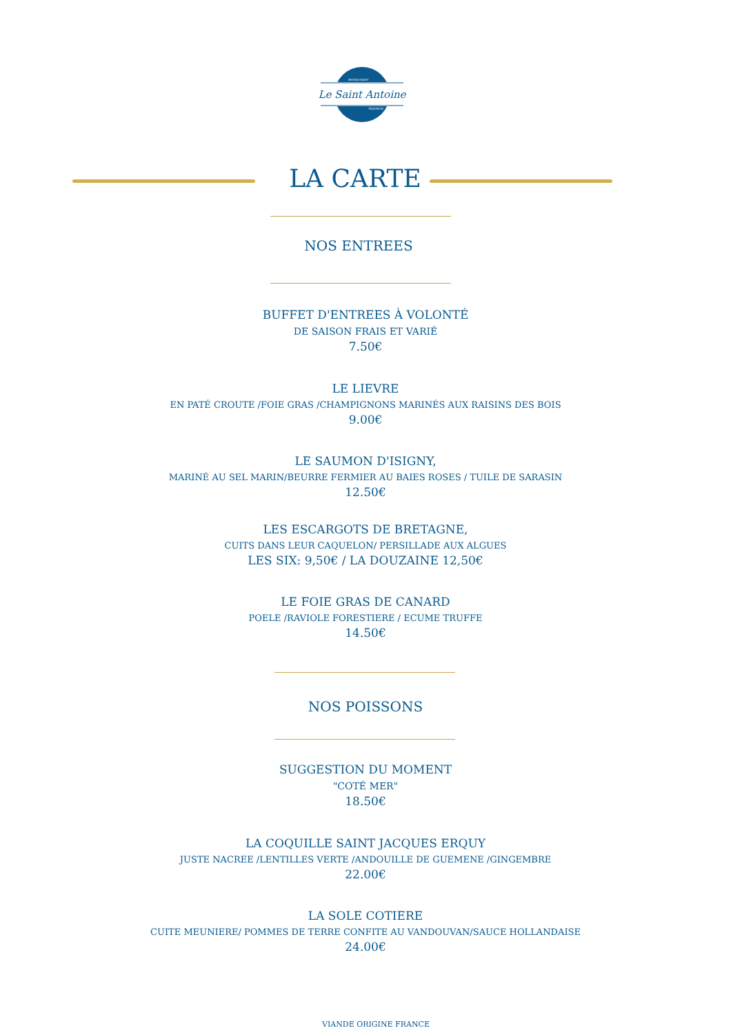Le Saint Antoine
RESTAURANT
TRAITEUR
LA CARTE
NOS ENTREES
BUFFET D'ENTREES À VOLONTÉ
DE SAISON FRAIS ET VARIÉ
7.50€
LE LIEVRE
EN PATÉ CROUTE /FOIE GRAS /CHAMPIGNONS MARINÉS AUX RAISINS DES BOIS
9.00€
LE SAUMON D'ISIGNY,
MARINÉ AU SEL MARIN/BEURRE FERMIER AU BAIES ROSES / TUILE DE SARASIN
12.50€
LES ESCARGOTS DE BRETAGNE,
CUITS DANS LEUR CAQUELON/ PERSILLADE AUX ALGUES
LES SIX: 9,50€ / LA DOUZAINE 12,50€
LE FOIE GRAS DE CANARD
POELE /RAVIOLE FORESTIERE / ECUME TRUFFE
14.50€
NOS POISSONS
SUGGESTION DU MOMENT
"COTÉ MER"
18.50€
LA COQUILLE SAINT JACQUES ERQUY
JUSTE NACREE /LENTILLES VERTE /ANDOUILLE DE GUEMENE /GINGEMBRE
22.00€
LA SOLE COTIERE
CUITE MEUNIERE/ POMMES DE TERRE CONFITE AU VANDOUVAN/SAUCE HOLLANDAISE
24.00€
VIANDE ORIGINE FRANCE